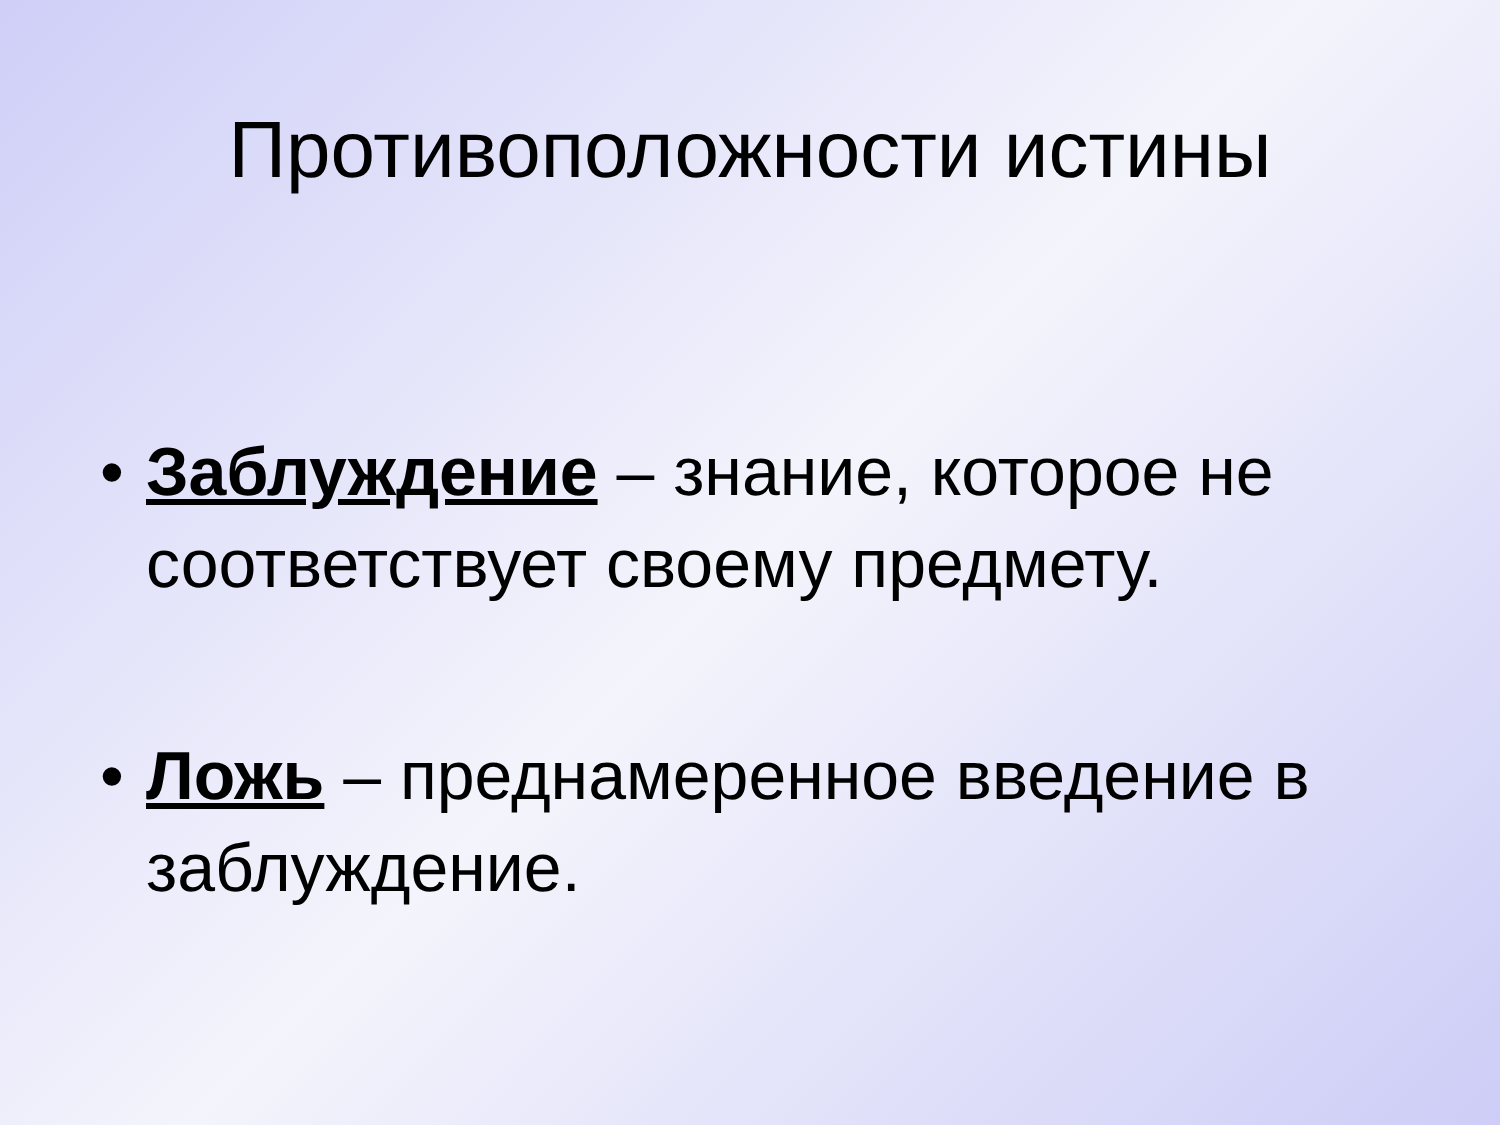Противоположности истины
• Заблуждение – знание, которое не соответствует своему предмету.
• Ложь – преднамеренное введение в заблуждение.